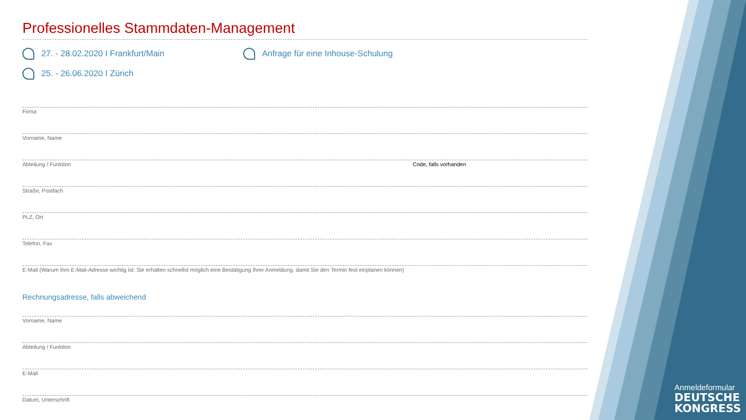Professionelles Stammdaten-Management
27. - 28.02.2020 I Frankfurt/Main Anfrage für eine Inhouse-Schulung
25. - 26.06.2020 I Zürich
Firma
Vorname, Name
Abteilung / Funktion Code, falls vorhanden
Straße, Postfach
PLZ, Ort
Telefon, Fax
E-Mail (Warum ihre E-Mail-Adresse wichtig ist: Sie erhalten schnellst möglich eine Bestätigung Ihrer Anmeldung, damit Sie den Termin fest einplanen können)
Rechnungsadresse, falls abweichend
Vorname, Name
Abteilung / Funktion
E-Mail
Datum, Unterschrift
Anmeldeformular
DEUTSCHE
KONGRESS